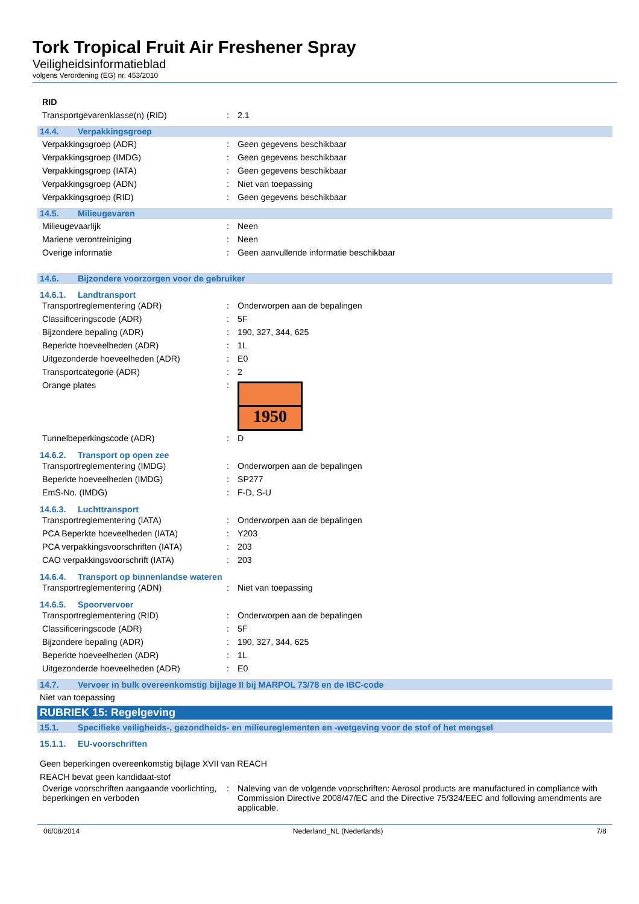Tork Tropical Fruit Air Freshener Spray
Veiligheidsinformatieblad
volgens Verordening (EG) nr. 453/2010
| RID | | |
| Transportgevarenklasse(n) (RID) | : | 2.1 |
14.4. Verpakkingsgroep
| Verpakkingsgroep (ADR) | : | Geen gegevens beschikbaar |
| Verpakkingsgroep (IMDG) | : | Geen gegevens beschikbaar |
| Verpakkingsgroep (IATA) | : | Geen gegevens beschikbaar |
| Verpakkingsgroep (ADN) | : | Niet van toepassing |
| Verpakkingsgroep (RID) | : | Geen gegevens beschikbaar |
14.5. Milieugevaren
| Milieugevaarlijk | : | Neen |
| Mariene verontreiniging | : | Neen |
| Overige informatie | : | Geen aanvullende informatie beschikbaar |
14.6. Bijzondere voorzorgen voor de gebruiker
14.6.1. Landtransport
| Transportreglementering (ADR) | : | Onderworpen aan de bepalingen |
| Classificeringscode (ADR) | : | 5F |
| Bijzondere bepaling (ADR) | : | 190, 327, 344, 625 |
| Beperkte hoeveelheden (ADR) | : | 1L |
| Uitgezonderde hoeveelheden (ADR) | : | E0 |
| Transportcategorie (ADR) | : | 2 |
| Orange plates | : | 1950 |
| Tunnelbeperkingscode (ADR) | : | D |
14.6.2. Transport op open zee
| Transportreglementering (IMDG) | : | Onderworpen aan de bepalingen |
| Beperkte hoeveelheden (IMDG) | : | SP277 |
| EmS-No. (IMDG) | : | F-D, S-U |
14.6.3. Luchttransport
| Transportreglementering (IATA) | : | Onderworpen aan de bepalingen |
| PCA Beperkte hoeveelheden (IATA) | : | Y203 |
| PCA verpakkingsvoorschriften (IATA) | : | 203 |
| CAO verpakkingsvoorschrift (IATA) | : | 203 |
14.6.4. Transport op binnenlandse wateren
| Transportreglementering (ADN) | : | Niet van toepassing |
14.6.5. Spoorvervoer
| Transportreglementering (RID) | : | Onderworpen aan de bepalingen |
| Classificeringscode (ADR) | : | 5F |
| Bijzondere bepaling (ADR) | : | 190, 327, 344, 625 |
| Beperkte hoeveelheden (ADR) | : | 1L |
| Uitgezonderde hoeveelheden (ADR) | : | E0 |
14.7. Vervoer in bulk overeenkomstig bijlage II bij MARPOL 73/78 en de IBC-code
Niet van toepassing
RUBRIEK 15: Regelgeving
15.1. Specifieke veiligheids-, gezondheids- en milieureglementen en -wetgeving voor de stof of het mengsel
15.1.1. EU-voorschriften
Geen beperkingen overeenkomstig bijlage XVII van REACH
REACH bevat geen kandidaat-stof
| Overige voorschriften aangaande voorlichting, beperkingen en verboden | : | Naleving van de volgende voorschriften: Aerosol products are manufactured in compliance with Commission Directive 2008/47/EC and the Directive 75/324/EEC and following amendments are applicable. |
06/08/2014 Nederland_NL (Nederlands) 7/8